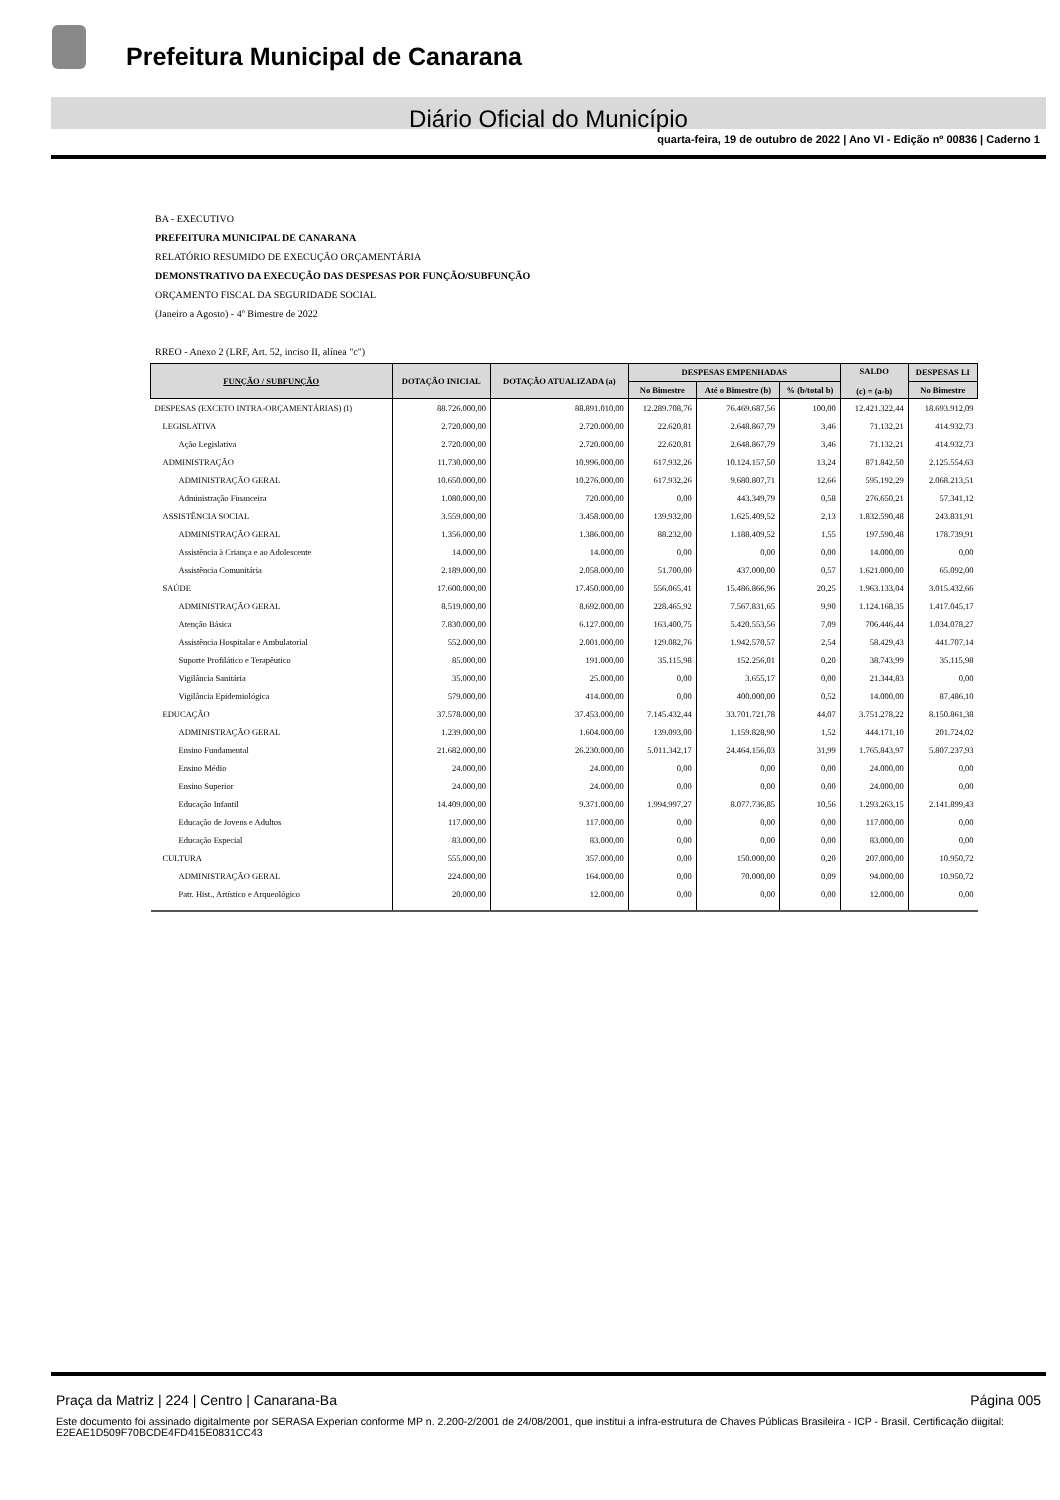Prefeitura Municipal de Canarana
Diário Oficial do Município
quarta-feira, 19 de outubro de 2022 | Ano VI - Edição nº 00836 | Caderno 1
BA - EXECUTIVO
PREFEITURA MUNICIPAL DE CANARANA
RELATÓRIO RESUMIDO DE EXECUÇÃO ORÇAMENTÁRIA
DEMONSTRATIVO DA EXECUÇÃO DAS DESPESAS POR FUNÇÃO/SUBFUNÇÃO
ORÇAMENTO FISCAL DA SEGURIDADE SOCIAL
(Janeiro a Agosto) - 4º Bimestre de 2022
RREO - Anexo 2 (LRF, Art. 52, inciso II, alínea "c")
| FUNÇÃO / SUBFUNÇÃO | DOTAÇÃO INICIAL | DOTAÇÃO ATUALIZADA (a) | DESPESAS EMPENHADAS | | | SALDO (c) = (a-b) | DESPESAS LI |
| --- | --- | --- | --- | --- | --- | --- | --- |
| | | | No Bimestre | Até o Bimestre (b) | % (b/total b) | | No Bimestre |
| DESPESAS (EXCETO INTRA-ORÇAMENTÁRIAS) (I) | 88.726.000,00 | 88.891.010,00 | 12.289.708,76 | 76.469.687,56 | 100,00 | 12.421.322,44 | 18.693.912,09 |
| LEGISLATIVA | 2.720.000,00 | 2.720.000,00 | 22.620,81 | 2.648.867,79 | 3,46 | 71.132,21 | 414.932,73 |
| Ação Legislativa | 2.720.000,00 | 2.720.000,00 | 22.620,81 | 2.648.867,79 | 3,46 | 71.132,21 | 414.932,73 |
| ADMINISTRAÇÃO | 11.730.000,00 | 10.996.000,00 | 617.932,26 | 10.124.157,50 | 13,24 | 871.842,50 | 2.125.554,63 |
| ADMINISTRAÇÃO GERAL | 10.650.000,00 | 10.276.000,00 | 617.932,26 | 9.680.807,71 | 12,66 | 595.192,29 | 2.068.213,51 |
| Administração Financeira | 1.080.000,00 | 720.000,00 | 0,00 | 443.349,79 | 0,58 | 276.650,21 | 57.341,12 |
| ASSISTÊNCIA SOCIAL | 3.559.000,00 | 3.458.000,00 | 139.932,00 | 1.625.409,52 | 2,13 | 1.832.590,48 | 243.831,91 |
| ADMINISTRAÇÃO GERAL | 1.356.000,00 | 1.386.000,00 | 88.232,00 | 1.188.409,52 | 1,55 | 197.590,48 | 178.739,91 |
| Assistência à Criança e ao Adolescente | 14.000,00 | 14.000,00 | 0,00 | 0,00 | 0,00 | 14.000,00 | 0,00 |
| Assistência Comunitária | 2.189.000,00 | 2.058.000,00 | 51.700,00 | 437.000,00 | 0,57 | 1.621.000,00 | 65.092,00 |
| SAÚDE | 17.600.000,00 | 17.450.000,00 | 556.065,41 | 15.486.866,96 | 20,25 | 1.963.133,04 | 3.015.432,66 |
| ADMINISTRAÇÃO GERAL | 8.519.000,00 | 8.692.000,00 | 228.465,92 | 7.567.831,65 | 9,90 | 1.124.168,35 | 1.417.045,17 |
| Atenção Básica | 7.830.000,00 | 6.127.000,00 | 163.400,75 | 5.420.553,56 | 7,09 | 706.446,44 | 1.034.078,27 |
| Assistência Hospitalar e Ambulatorial | 552.000,00 | 2.001.000,00 | 129.082,76 | 1.942.570,57 | 2,54 | 58.429,43 | 441.707,14 |
| Suporte Profilático e Terapêutico | 85.000,00 | 191.000,00 | 35.115,98 | 152.256,01 | 0,20 | 38.743,99 | 35.115,98 |
| Vigilância Sanitária | 35.000,00 | 25.000,00 | 0,00 | 3.655,17 | 0,00 | 21.344,83 | 0,00 |
| Vigilância Epidemiológica | 579.000,00 | 414.000,00 | 0,00 | 400.000,00 | 0,52 | 14.000,00 | 87.486,10 |
| EDUCAÇÃO | 37.578.000,00 | 37.453.000,00 | 7.145.432,44 | 33.701.721,78 | 44,07 | 3.751.278,22 | 8.150.861,38 |
| ADMINISTRAÇÃO GERAL | 1.239.000,00 | 1.604.000,00 | 139.093,00 | 1.159.828,90 | 1,52 | 444.171,10 | 201.724,02 |
| Ensino Fundamental | 21.682.000,00 | 26.230.000,00 | 5.011.342,17 | 24.464.156,03 | 31,99 | 1.765.843,97 | 5.807.237,93 |
| Ensino Médio | 24.000,00 | 24.000,00 | 0,00 | 0,00 | 0,00 | 24.000,00 | 0,00 |
| Ensino Superior | 24.000,00 | 24.000,00 | 0,00 | 0,00 | 0,00 | 24.000,00 | 0,00 |
| Educação Infantil | 14.409.000,00 | 9.371.000,00 | 1.994.997,27 | 8.077.736,85 | 10,56 | 1.293.263,15 | 2.141.899,43 |
| Educação de Jovens e Adultos | 117.000,00 | 117.000,00 | 0,00 | 0,00 | 0,00 | 117.000,00 | 0,00 |
| Educação Especial | 83.000,00 | 83.000,00 | 0,00 | 0,00 | 0,00 | 83.000,00 | 0,00 |
| CULTURA | 555.000,00 | 357.000,00 | 0,00 | 150.000,00 | 0,20 | 207.000,00 | 10.950,72 |
| ADMINISTRAÇÃO GERAL | 224.000,00 | 164.000,00 | 0,00 | 70.000,00 | 0,09 | 94.000,00 | 10.950,72 |
| Patr. Hist., Artístico e Arqueológico | 20.000,00 | 12.000,00 | 0,00 | 0,00 | 0,00 | 12.000,00 | 0,00 |
Praça da Matriz | 224 | Centro | Canarana-Ba Página 005
Este documento foi assinado digitalmente por SERASA Experian conforme MP n. 2.200-2/2001 de 24/08/2001, que institui a infra-estrutura de Chaves Públicas Brasileira - ICP - Brasil. Certificação diigital: E2EAE1D509F70BCDE4FD415E0831CC43